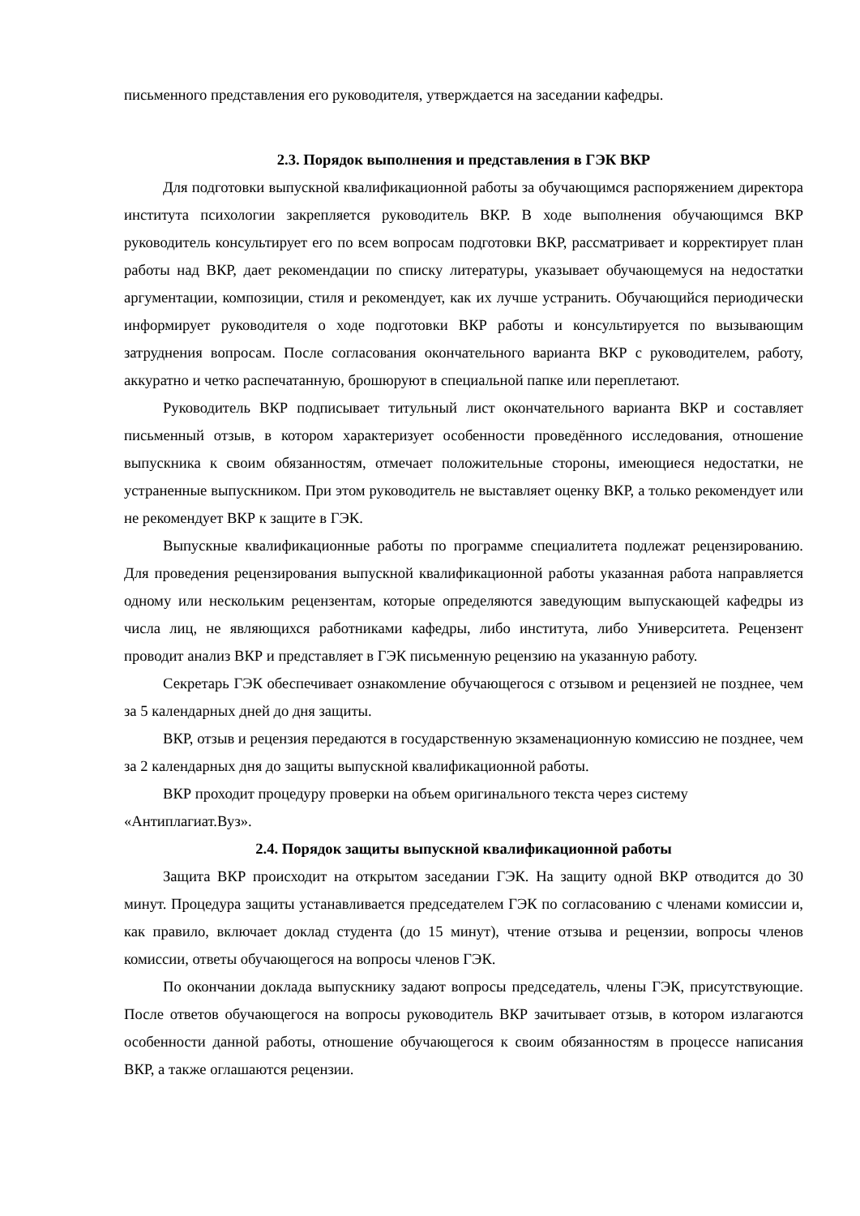письменного представления его руководителя, утверждается на заседании кафедры.
2.3. Порядок выполнения и представления в ГЭК ВКР
Для подготовки выпускной квалификационной работы за обучающимся распоряжением директора института психологии закрепляется руководитель ВКР. В ходе выполнения обучающимся ВКР руководитель консультирует его по всем вопросам подготовки ВКР, рассматривает и корректирует план работы над ВКР, дает рекомендации по списку литературы, указывает обучающемуся на недостатки аргументации, композиции, стиля и рекомендует, как их лучше устранить. Обучающийся периодически информирует руководителя о ходе подготовки ВКР работы и консультируется по вызывающим затруднения вопросам. После согласования окончательного варианта ВКР с руководителем, работу, аккуратно и четко распечатанную, брошюруют в специальной папке или переплетают.
Руководитель ВКР подписывает титульный лист окончательного варианта ВКР и составляет письменный отзыв, в котором характеризует особенности проведённого исследования, отношение выпускника к своим обязанностям, отмечает положительные стороны, имеющиеся недостатки, не устраненные выпускником. При этом руководитель не выставляет оценку ВКР, а только рекомендует или не рекомендует ВКР к защите в ГЭК.
Выпускные квалификационные работы по программе специалитета подлежат рецензированию. Для проведения рецензирования выпускной квалификационной работы указанная работа направляется одному или нескольким рецензентам, которые определяются заведующим выпускающей кафедры из числа лиц, не являющихся работниками кафедры, либо института, либо Университета. Рецензент проводит анализ ВКР и представляет в ГЭК письменную рецензию на указанную работу.
Секретарь ГЭК обеспечивает ознакомление обучающегося с отзывом и рецензией не позднее, чем за 5 календарных дней до дня защиты.
ВКР, отзыв и рецензия передаются в государственную экзаменационную комиссию не позднее, чем за 2 календарных дня до защиты выпускной квалификационной работы.
ВКР проходит процедуру проверки на объем оригинального текста через систему «Антиплагиат.Вуз».
2.4. Порядок защиты выпускной квалификационной работы
Защита ВКР происходит на открытом заседании ГЭК. На защиту одной ВКР отводится до 30 минут. Процедура защиты устанавливается председателем ГЭК по согласованию с членами комиссии и, как правило, включает доклад студента (до 15 минут), чтение отзыва и рецензии, вопросы членов комиссии, ответы обучающегося на вопросы членов ГЭК.
По окончании доклада выпускнику задают вопросы председатель, члены ГЭК, присутствующие. После ответов обучающегося на вопросы руководитель ВКР зачитывает отзыв, в котором излагаются особенности данной работы, отношение обучающегося к своим обязанностям в процессе написания ВКР, а также оглашаются рецензии.